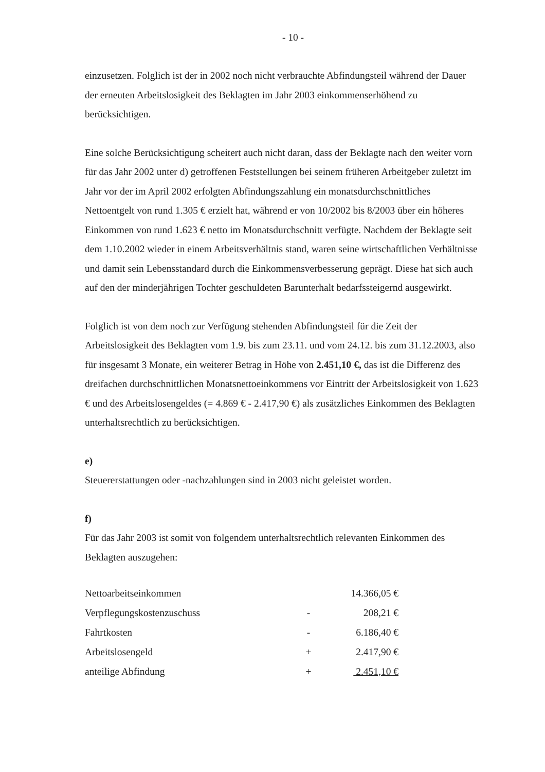- 10 -
einzusetzen. Folglich ist der in 2002 noch nicht verbrauchte Abfindungsteil während der Dauer der erneuten Arbeitslosigkeit des Beklagten im Jahr 2003 einkommenserhöhend zu berücksichtigen.
Eine solche Berücksichtigung scheitert auch nicht daran, dass der Beklagte nach den weiter vorn für das Jahr 2002 unter d) getroffenen Feststellungen bei seinem früheren Arbeitgeber zuletzt im Jahr vor der im April 2002 erfolgten Abfindungszahlung ein monatsdurchschnittliches Nettoentgelt von rund 1.305 € erzielt hat, während er von 10/2002 bis 8/2003 über ein höheres Einkommen von rund 1.623 € netto im Monatsdurchschnitt verfügte. Nachdem der Beklagte seit dem 1.10.2002 wieder in einem Arbeitsverhältnis stand, waren seine wirtschaftlichen Verhältnisse und damit sein Lebensstandard durch die Einkommensverbesserung geprägt. Diese hat sich auch auf den der minderjährigen Tochter geschuldeten Barunterhalt bedarfssteigernd ausgewirkt.
Folglich ist von dem noch zur Verfügung stehenden Abfindungsteil für die Zeit der Arbeitslosigkeit des Beklagten vom 1.9. bis zum 23.11. und vom 24.12. bis zum 31.12.2003, also für insgesamt 3 Monate, ein weiterer Betrag in Höhe von 2.451,10 €, das ist die Differenz des dreifachen durchschnittlichen Monatsnettoeinkommens vor Eintritt der Arbeitslosigkeit von 1.623 € und des Arbeitslosengeldes (= 4.869 € - 2.417,90 €) als zusätzliches Einkommen des Beklagten unterhaltsrechtlich zu berücksichtigen.
e)
Steuererstattungen oder -nachzahlungen sind in 2003 nicht geleistet worden.
f)
Für das Jahr 2003 ist somit von folgendem unterhaltsrechtlich relevanten Einkommen des Beklagten auszugehen:
| Nettoarbeitseinkommen | | 14.366,05 € |
| Verpflegungskostenzuschuss | - | 208,21 € |
| Fahrtkosten | - | 6.186,40 € |
| Arbeitslosengeld | + | 2.417,90 € |
| anteilige Abfindung | + | 2.451,10 € |